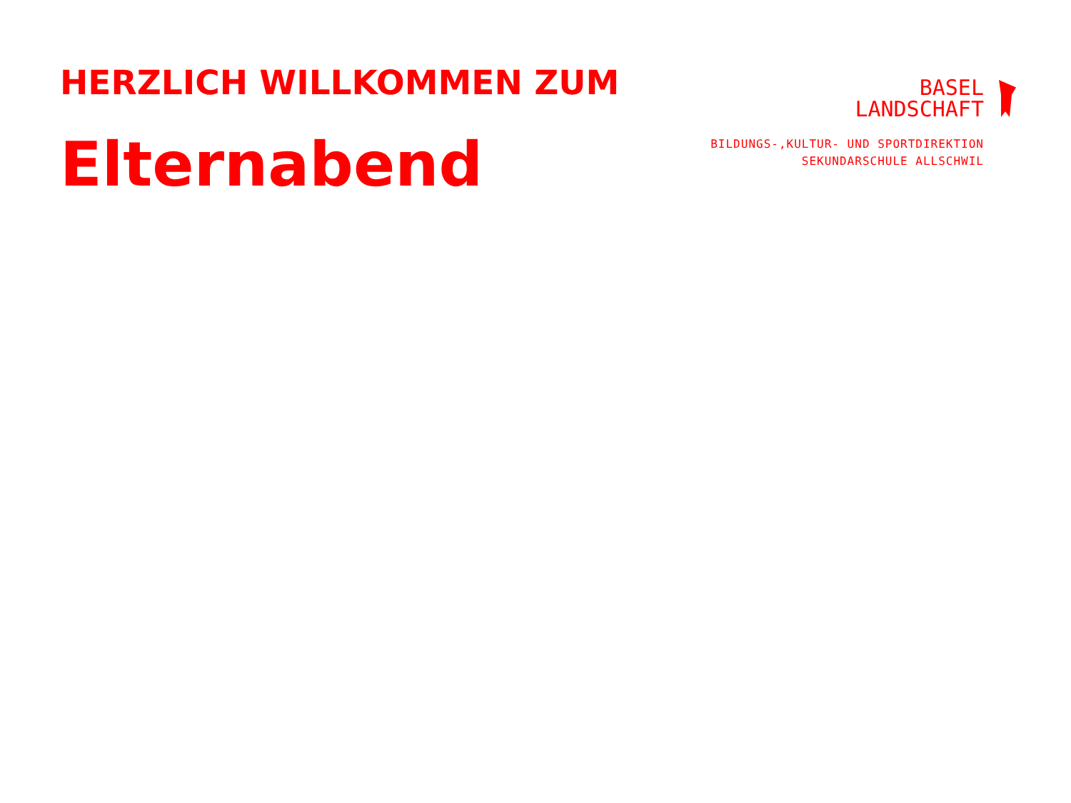HERZLICH WILLKOMMEN ZUM
Elternabend
BASEL
LANDSCHAFT
BILDUNGS-,KULTUR- UND SPORTDIREKTION
SEKUNDARSCHULE ALLSCHWIL